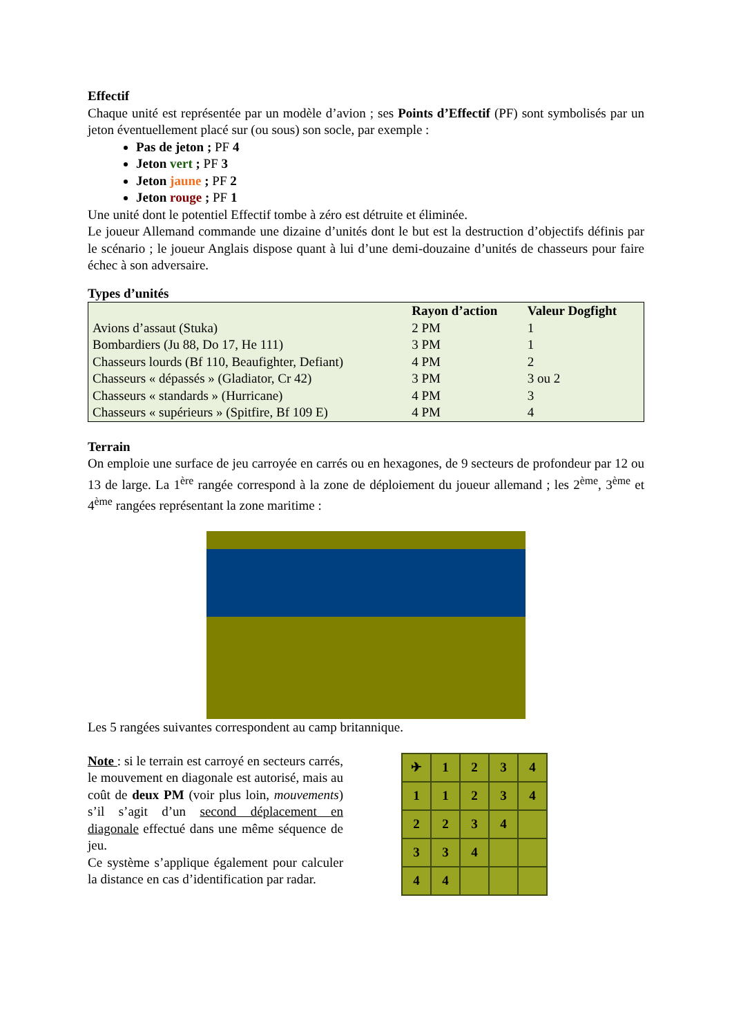Effectif
Chaque unité est représentée par un modèle d’avion ; ses Points d’Effectif (PF) sont symbolisés par un jeton éventuellement placé sur (ou sous) son socle, par exemple :
Pas de jeton ; PF 4
Jeton vert ; PF 3
Jeton jaune ; PF 2
Jeton rouge ; PF 1
Une unité dont le potentiel Effectif tombe à zéro est détruite et éliminée.
Le joueur Allemand commande une dizaine d’unités dont le but est la destruction d’objectifs définis par le scénario ; le joueur Anglais dispose quant à lui d’une demi-douzaine d’unités de chasseurs pour faire échec à son adversaire.
Types d’unités
| | Rayon d’action | Valeur Dogfight |
| Avions d’assaut (Stuka) | 2 PM | 1 |
| Bombardiers (Ju 88, Do 17, He 111) | 3 PM | 1 |
| Chasseurs lourds (Bf 110, Beaufighter, Defiant) | 4 PM | 2 |
| Chasseurs « dépassés » (Gladiator, Cr 42) | 3 PM | 3 ou 2 |
| Chasseurs « standards » (Hurricane) | 4 PM | 3 |
| Chasseurs « supérieurs » (Spitfire, Bf 109 E) | 4 PM | 4 |
Terrain
On emploie une surface de jeu carroyée en carrés ou en hexagones, de 9 secteurs de profondeur par 12 ou 13 de large. La 1<sup>ère</sup> rangée correspond à la zone de déploiement du joueur allemand ; les 2<sup>ème</sup>, 3<sup>ème</sup> et 4<sup>ème</sup> rangées représentant la zone maritime :
Les 5 rangées suivantes correspondent au camp britannique.
Note : si le terrain est carroyé en secteurs carrés, le mouvement en diagonale est autorisé, mais au coût de deux PM (voir plus loin, mouvements) s’il s’agit d’un second déplacement en diagonale effectué dans une même séquence de jeu.
Ce système s’applique également pour calculer la distance en cas d’identification par radar.
| ✈ | 1 | 2 | 3 | 4 |
| 1 | 1 | 2 | 3 | 4 |
| 2 | 2 | 3 | 4 | |
| 3 | 3 | 4 | | |
| 4 | 4 | | | |